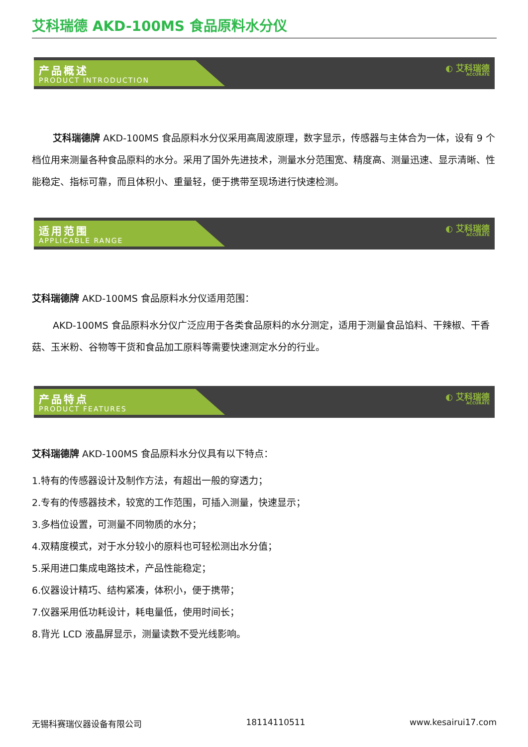艾科瑞德 AKD-100MS 食品原料水分仪
产品概述
PRODUCT INTRODUCTION
◐ 艾科瑞德
ACCURATE
艾科瑞德牌 AKD-100MS 食品原料水分仪采用高周波原理，数字显示，传感器与主体合为一体，设有 9 个档位用来测量各种食品原料的水分。采用了国外先进技术，测量水分范围宽、精度高、测量迅速、显示清晰、性能稳定、指标可靠，而且体积小、重量轻，便于携带至现场进行快速检测。
适用范围
APPLICABLE RANGE
◐ 艾科瑞德
ACCURATE
艾科瑞德牌 AKD-100MS 食品原料水分仪适用范围：
AKD-100MS 食品原料水分仪广泛应用于各类食品原料的水分测定，适用于测量食品馅料、干辣椒、干香菇、玉米粉、谷物等干货和食品加工原料等需要快速测定水分的行业。
产品特点
PRODUCT FEATURES
◐ 艾科瑞德
ACCURATE
艾科瑞德牌 AKD-100MS 食品原料水分仪具有以下特点：
1.特有的传感器设计及制作方法，有超出一般的穿透力；
2.专有的传感器技术，较宽的工作范围，可插入测量，快速显示；
3.多档位设置，可测量不同物质的水分；
4.双精度模式，对于水分较小的原料也可轻松测出水分值；
5.采用进口集成电路技术，产品性能稳定；
6.仪器设计精巧、结构紧凑，体积小，便于携带；
7.仪器采用低功耗设计，耗电量低，使用时间长；
8.背光 LCD 液晶屏显示，测量读数不受光线影响。
无锡科赛瑞仪器设备有限公司 18114110511 www.kesairui17.com